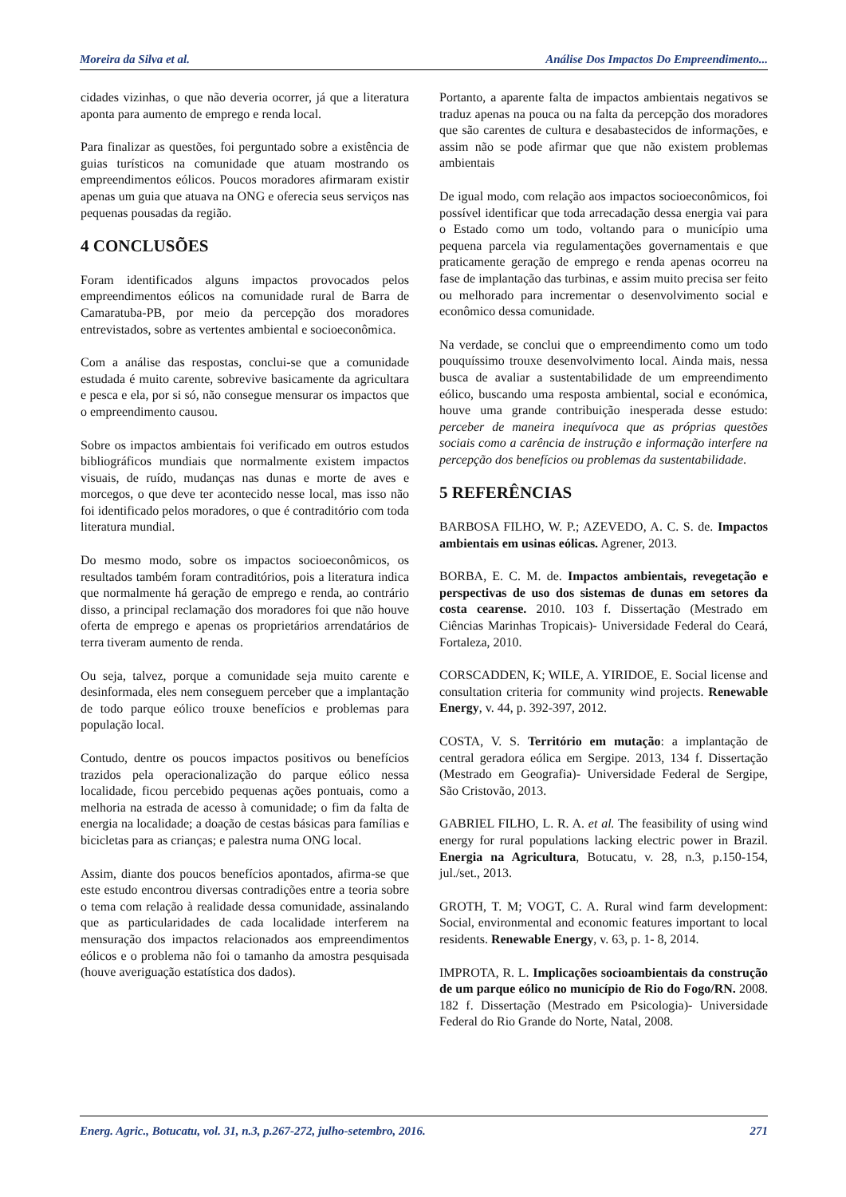Moreira da Silva et al. Análise Dos Impactos Do Empreendimento...
cidades vizinhas, o que não deveria ocorrer, já que a literatura aponta para aumento de emprego e renda local.
Para finalizar as questões, foi perguntado sobre a existência de guias turísticos na comunidade que atuam mostrando os empreendimentos eólicos. Poucos moradores afirmaram existir apenas um guia que atuava na ONG e oferecia seus serviços nas pequenas pousadas da região.
4 CONCLUSÕES
Foram identificados alguns impactos provocados pelos empreendimentos eólicos na comunidade rural de Barra de Camaratuba-PB, por meio da percepção dos moradores entrevistados, sobre as vertentes ambiental e socioeconômica.
Com a análise das respostas, conclui-se que a comunidade estudada é muito carente, sobrevive basicamente da agricultara e pesca e ela, por si só, não consegue mensurar os impactos que o empreendimento causou.
Sobre os impactos ambientais foi verificado em outros estudos bibliográficos mundiais que normalmente existem impactos visuais, de ruído, mudanças nas dunas e morte de aves e morcegos, o que deve ter acontecido nesse local, mas isso não foi identificado pelos moradores, o que é contraditório com toda literatura mundial.
Do mesmo modo, sobre os impactos socioeconômicos, os resultados também foram contraditórios, pois a literatura indica que normalmente há geração de emprego e renda, ao contrário disso, a principal reclamação dos moradores foi que não houve oferta de emprego e apenas os proprietários arrendatários de terra tiveram aumento de renda.
Ou seja, talvez, porque a comunidade seja muito carente e desinformada, eles nem conseguem perceber que a implantação de todo parque eólico trouxe benefícios e problemas para população local.
Contudo, dentre os poucos impactos positivos ou benefícios trazidos pela operacionalização do parque eólico nessa localidade, ficou percebido pequenas ações pontuais, como a melhoria na estrada de acesso à comunidade; o fim da falta de energia na localidade; a doação de cestas básicas para famílias e bicicletas para as crianças; e palestra numa ONG local.
Assim, diante dos poucos benefícios apontados, afirma-se que este estudo encontrou diversas contradições entre a teoria sobre o tema com relação à realidade dessa comunidade, assinalando que as particularidades de cada localidade interferem na mensuração dos impactos relacionados aos empreendimentos eólicos e o problema não foi o tamanho da amostra pesquisada (houve averiguação estatística dos dados).
Portanto, a aparente falta de impactos ambientais negativos se traduz apenas na pouca ou na falta da percepção dos moradores que são carentes de cultura e desabastecidos de informações, e assim não se pode afirmar que que não existem problemas ambientais
De igual modo, com relação aos impactos socioeconômicos, foi possível identificar que toda arrecadação dessa energia vai para o Estado como um todo, voltando para o município uma pequena parcela via regulamentações governamentais e que praticamente geração de emprego e renda apenas ocorreu na fase de implantação das turbinas, e assim muito precisa ser feito ou melhorado para incrementar o desenvolvimento social e econômico dessa comunidade.
Na verdade, se conclui que o empreendimento como um todo pouquíssimo trouxe desenvolvimento local. Ainda mais, nessa busca de avaliar a sustentabilidade de um empreendimento eólico, buscando uma resposta ambiental, social e económica, houve uma grande contribuição inesperada desse estudo: perceber de maneira inequívoca que as próprias questões sociais como a carência de instrução e informação interfere na percepção dos benefícios ou problemas da sustentabilidade.
5 REFERÊNCIAS
BARBOSA FILHO, W. P.; AZEVEDO, A. C. S. de. Impactos ambientais em usinas eólicas. Agrener, 2013.
BORBA, E. C. M. de. Impactos ambientais, revegetação e perspectivas de uso dos sistemas de dunas em setores da costa cearense. 2010. 103 f. Dissertação (Mestrado em Ciências Marinhas Tropicais)- Universidade Federal do Ceará, Fortaleza, 2010.
CORSCADDEN, K; WILE, A. YIRIDOE, E. Social license and consultation criteria for community wind projects. Renewable Energy, v. 44, p. 392-397, 2012.
COSTA, V. S. Território em mutação: a implantação de central geradora eólica em Sergipe. 2013, 134 f. Dissertação (Mestrado em Geografia)- Universidade Federal de Sergipe, São Cristovão, 2013.
GABRIEL FILHO, L. R. A. et al. The feasibility of using wind energy for rural populations lacking electric power in Brazil. Energia na Agricultura, Botucatu, v. 28, n.3, p.150-154, jul./set., 2013.
GROTH, T. M; VOGT, C. A. Rural wind farm development: Social, environmental and economic features important to local residents. Renewable Energy, v. 63, p. 1- 8, 2014.
IMPROTA, R. L. Implicações socioambientais da construção de um parque eólico no município de Rio do Fogo/RN. 2008. 182 f. Dissertação (Mestrado em Psicologia)- Universidade Federal do Rio Grande do Norte, Natal, 2008.
Energ. Agric., Botucatu, vol. 31, n.3, p.267-272, julho-setembro, 2016. 271